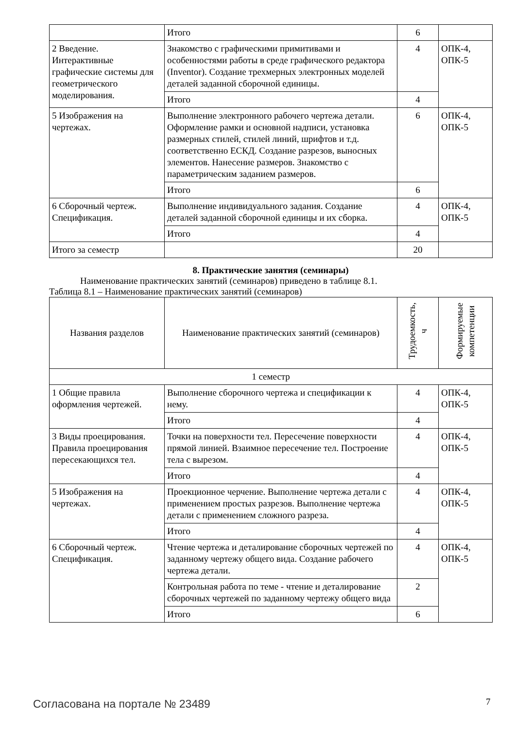| | Итого | 6 | |
| 2 Введение. Интерактивные графические системы для геометрического моделирования. | Знакомство с графическими примитивами и особенностями работы в среде графического редактора (Inventor). Создание трехмерных электронных моделей деталей заданной сборочной единицы. | 4 | ОПК-4, ОПК-5 |
| | Итого | 4 | |
| 5 Изображения на чертежах. | Выполнение электронного рабочего чертежа детали. Оформление рамки и основной надписи, установка размерных стилей, стилей линий, шрифтов и т.д. соответственно ЕСКД. Создание разрезов, выносных элементов. Нанесение размеров. Знакомство с параметрическим заданием размеров. | 6 | ОПК-4, ОПК-5 |
| | Итого | 6 | |
| 6 Сборочный чертеж. Спецификация. | Выполнение индивидуального задания. Создание деталей заданной сборочной единицы и их сборка. | 4 | ОПК-4, ОПК-5 |
| | Итого | 4 | |
| Итого за семестр | | 20 | |
8. Практические занятия (семинары)
Наименование практических занятий (семинаров) приведено в таблице 8.1.
Таблица 8.1 – Наименование практических занятий (семинаров)
| Названия разделов | Наименование практических занятий (семинаров) | Трудоемкость, ч | Формируемые компетенции |
| --- | --- | --- | --- |
| 1 семестр | | | |
| 1 Общие правила оформления чертежей. | Выполнение сборочного чертежа и спецификации к нему. | 4 | ОПК-4, ОПК-5 |
| | Итого | 4 | |
| 3 Виды проецирования. Правила проецирования пересекающихся тел. | Точки на поверхности тел. Пересечение поверхности прямой линией. Взаимное пересечение тел. Построение тела с вырезом. | 4 | ОПК-4, ОПК-5 |
| | Итого | 4 | |
| 5 Изображения на чертежах. | Проекционное черчение. Выполнение чертежа детали с применением простых разрезов. Выполнение чертежа детали с применением сложного разреза. | 4 | ОПК-4, ОПК-5 |
| | Итого | 4 | |
| 6 Сборочный чертеж. Спецификация. | Чтение чертежа и деталирование сборочных чертежей по заданному чертежу общего вида. Создание рабочего чертежа детали. | 4 | ОПК-4, ОПК-5 |
| | Контрольная работа по теме - чтение и деталирование сборочных чертежей по заданному чертежу общего вида | 2 | |
| | Итого | 6 | |
Согласована на портале № 23489 7